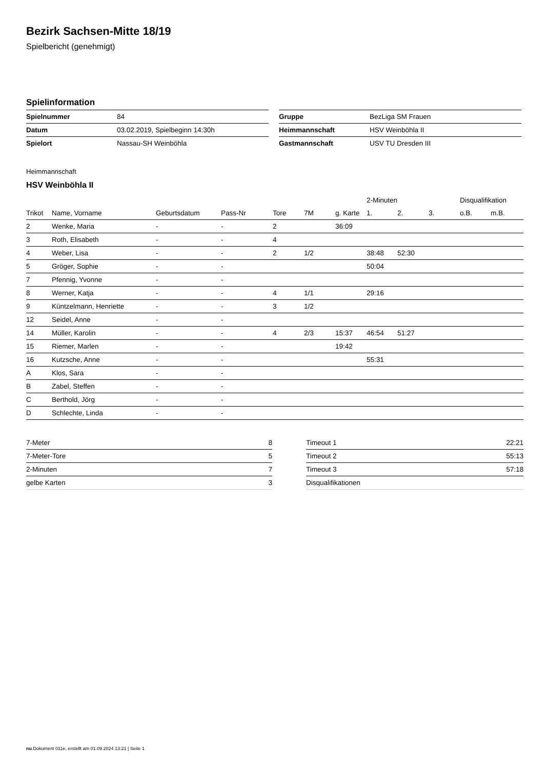Bezirk Sachsen-Mitte 18/19
Spielbericht (genehmigt)
Spielinformation
| Spielnummer | 84 |
| Datum | 03.02.2019, Spielbeginn 14:30h |
| Spielort | Nassau-SH Weinböhla |
| Gruppe | BezLiga SM Frauen |
| Heimmannschaft | HSV Weinböhla II |
| Gastmannschaft | USV TU Dresden III |
Heimmannschaft
HSV Weinböhla II
| | | | | | | | 2-Minuten | | | Disqualifikation | |
| --- | --- | --- | --- | --- | --- | --- | --- | --- | --- | --- | --- |
| Trikot | Name, Vorname | Geburtsdatum | Pass-Nr | Tore | 7M | g. Karte | 1. | 2. | 3. | o.B. | m.B. |
| 2 | Wenke, Maria | - | - | 2 | | 36:09 | | | | | |
| 3 | Roth, Elisabeth | - | - | 4 | | | | | | | |
| 4 | Weber, Lisa | - | - | 2 | 1/2 | | 38:48 | 52:30 | | | |
| 5 | Gröger, Sophie | - | - | | | | 50:04 | | | | |
| 7 | Pfennig, Yvonne | - | - | | | | | | | | |
| 8 | Werner, Katja | - | - | 4 | 1/1 | | 29:16 | | | | |
| 9 | Küntzelmann, Henriette | - | - | 3 | 1/2 | | | | | | |
| 12 | Seidel, Anne | - | - | | | | | | | | |
| 14 | Müller, Karolin | - | - | 4 | 2/3 | 15:37 | 46:54 | 51:27 | | | |
| 15 | Riemer, Marlen | - | - | | | 19:42 | | | | | |
| 16 | Kutzsche, Anne | - | - | | | | 55:31 | | | | |
| A | Klos, Sara | - | - | | | | | | | | |
| B | Zabel, Steffen | - | - | | | | | | | | |
| C | Berthold, Jörg | - | - | | | | | | | | |
| D | Schlechte, Linda | - | - | | | | | | | | |
| 7-Meter | 8 |
| 7-Meter-Tore | 5 |
| 2-Minuten | 7 |
| gelbe Karten | 3 |
| Timeout 1 | 22:21 |
| Timeout 2 | 55:13 |
| Timeout 3 | 57:18 |
| Disqualifikationen | |
nu.Dokument 011e, erstellt am 01.09.2024 13:21 | Seite 1